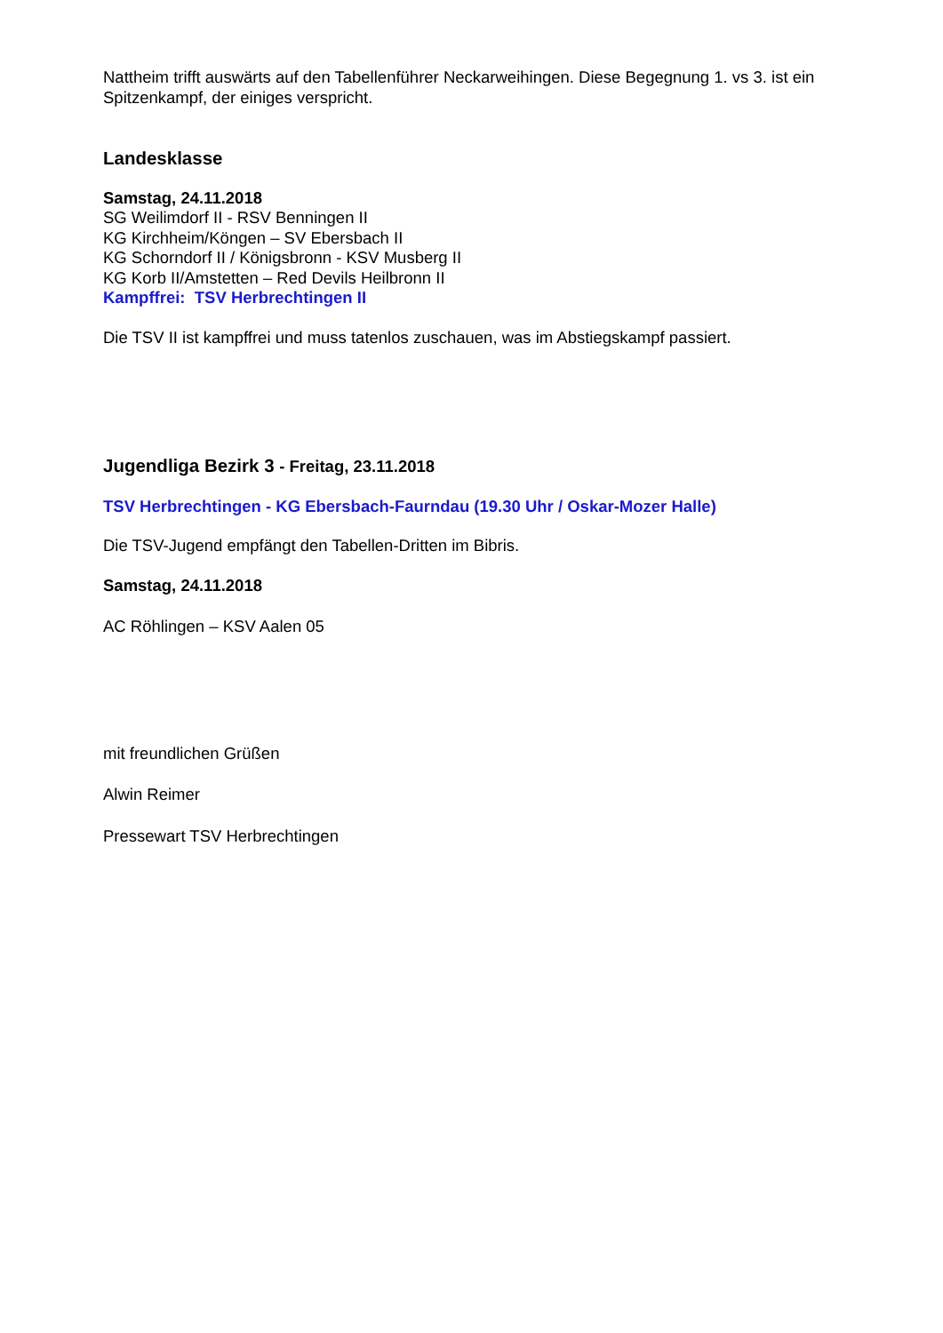Nattheim trifft auswärts auf den Tabellenführer Neckarweihingen. Diese Begegnung 1. vs 3. ist ein Spitzenkampf, der einiges verspricht.
Landesklasse
Samstag, 24.11.2018
SG Weilimdorf II - RSV Benningen II
KG Kirchheim/Köngen – SV Ebersbach II
KG Schorndorf II / Königsbronn - KSV Musberg II
KG Korb II/Amstetten – Red Devils Heilbronn II
Kampffrei: TSV Herbrechtingen II
Die TSV II ist kampffrei und muss tatenlos zuschauen, was im Abstiegskampf passiert.
Jugendliga Bezirk 3 - Freitag, 23.11.2018
TSV Herbrechtingen - KG Ebersbach-Faurndau (19.30 Uhr / Oskar-Mozer Halle)
Die TSV-Jugend empfängt den Tabellen-Dritten im Bibris.
Samstag, 24.11.2018
AC Röhlingen – KSV Aalen 05
mit freundlichen Grüßen
Alwin Reimer
Pressewart TSV Herbrechtingen